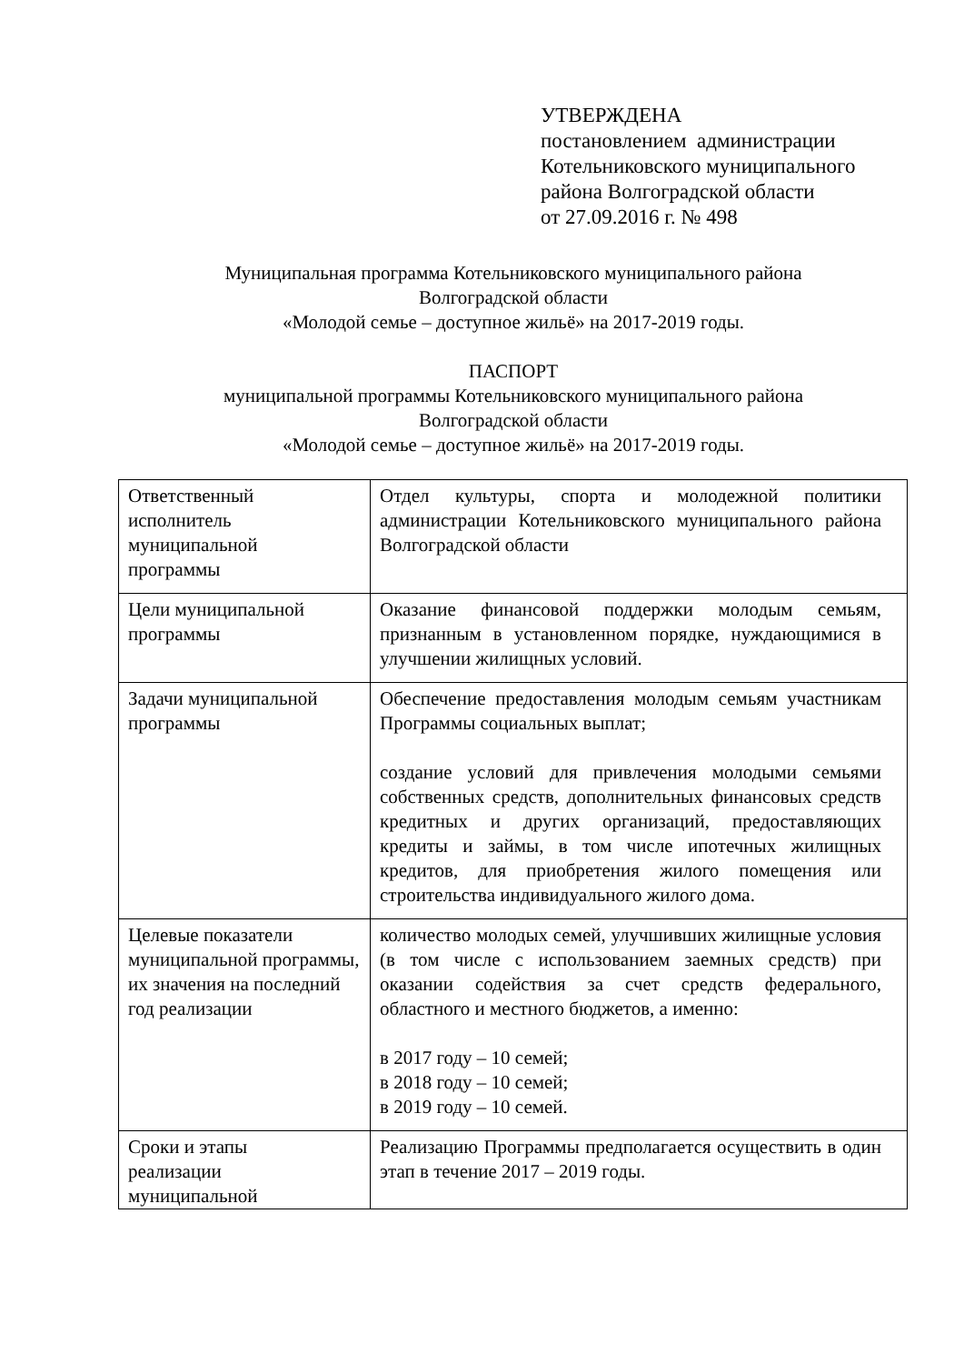УТВЕРЖДЕНА
постановлением администрации
Котельниковского муниципального
района Волгоградской области
от 27.09.2016 г. № 498
Муниципальная программа Котельниковского муниципального района
Волгоградской области
«Молодой семье – доступное жильё» на 2017-2019 годы.
ПАСПОРТ
муниципальной программы Котельниковского муниципального района
Волгоградской области
«Молодой семье – доступное жильё» на 2017-2019 годы.
| Ответственный исполнитель муниципальной программы | Отдел культуры, спорта и молодежной политики администрации Котельниковского муниципального района Волгоградской области |
| Цели муниципальной программы | Оказание финансовой поддержки молодым семьям, признанным в установленном порядке, нуждающимися в улучшении жилищных условий. |
| Задачи муниципальной программы | Обеспечение предоставления молодым семьям участникам Программы социальных выплат; создание условий для привлечения молодыми семьями собственных средств, дополнительных финансовых средств кредитных и других организаций, предоставляющих кредиты и займы, в том числе ипотечных жилищных кредитов, для приобретения жилого помещения или строительства индивидуального жилого дома. |
| Целевые показатели муниципальной программы, их значения на последний год реализации | количество молодых семей, улучшивших жилищные условия (в том числе с использованием заемных средств) при оказании содействия за счет средств федерального, областного и местного бюджетов, а именно: в 2017 году – 10 семей; в 2018 году – 10 семей; в 2019 году – 10 семей. |
| Сроки и этапы реализации муниципальной | Реализацию Программы предполагается осуществить в один этап в течение 2017 – 2019 годы. |